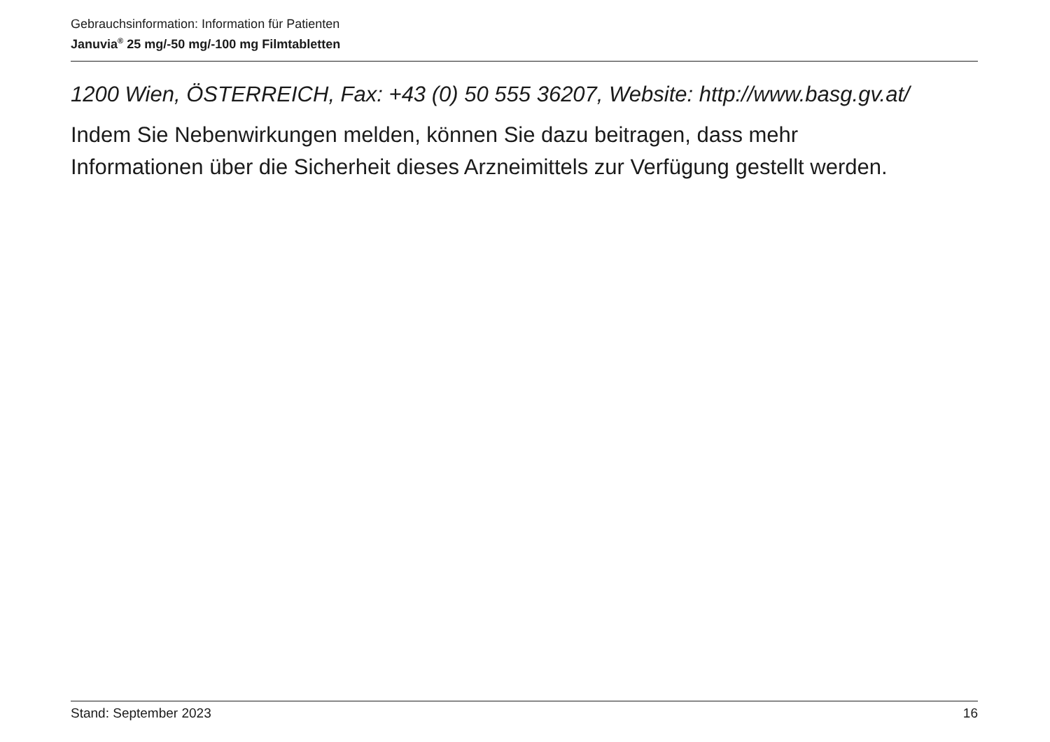Gebrauchsinformation: Information für Patienten
Januvia<sup>®</sup> 25 mg/-50 mg/-100 mg Filmtabletten
1200 Wien, ÖSTERREICH, Fax: +43 (0) 50 555 36207, Website: http://www.basg.gv.at/
Indem Sie Nebenwirkungen melden, können Sie dazu beitragen, dass mehr
Informationen über die Sicherheit dieses Arzneimittels zur Verfügung gestellt werden.
Stand: September 2023 16